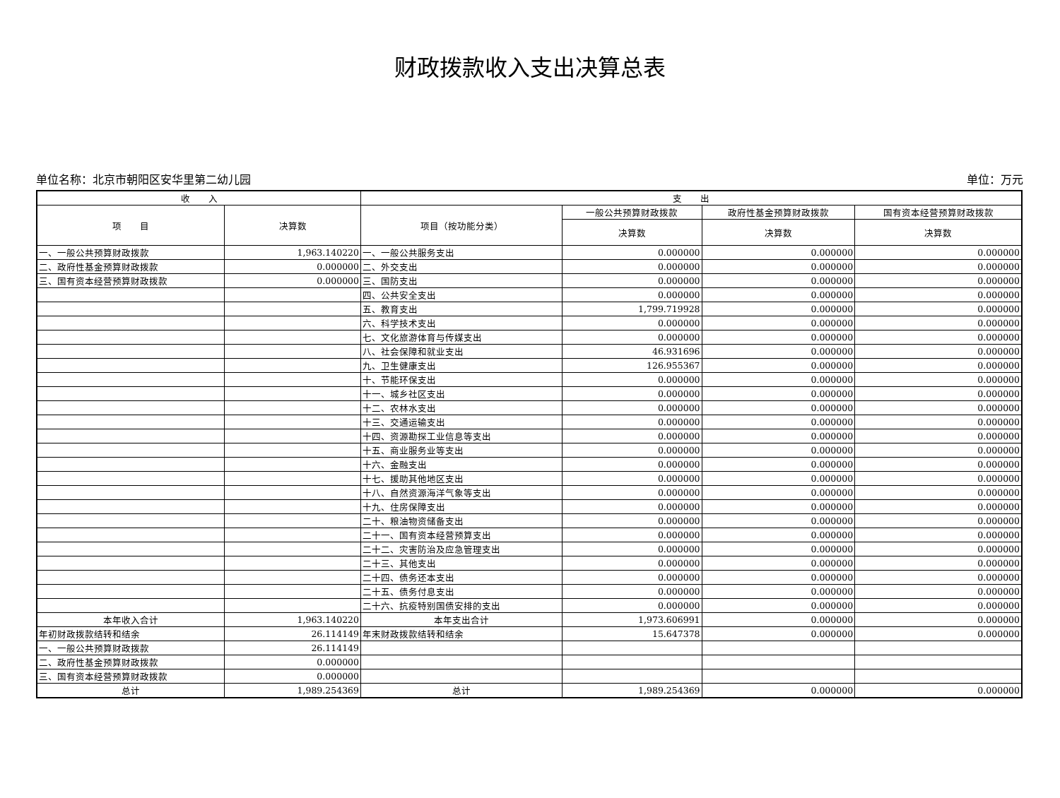财政拨款收入支出决算总表
单位名称：北京市朝阳区安华里第二幼儿园 单位：万元
| 收 入 | | 支 出 | | | |
| --- | --- | --- | --- | --- | --- |
| 项 目 | 决算数 | 项目（按功能分类） | 一般公共预算财政拨款 | 政府性基金预算财政拨款 | 国有资本经营预算财政拨款 |
| | | | 决算数 | 决算数 | 决算数 |
| 一、一般公共预算财政拨款 | 1,963.140220 | 一、一般公共服务支出 | 0.000000 | 0.000000 | 0.000000 |
| 二、政府性基金预算财政拨款 | 0.000000 | 二、外交支出 | 0.000000 | 0.000000 | 0.000000 |
| 三、国有资本经营预算财政拨款 | 0.000000 | 三、国防支出 | 0.000000 | 0.000000 | 0.000000 |
| | | 四、公共安全支出 | 0.000000 | 0.000000 | 0.000000 |
| | | 五、教育支出 | 1,799.719928 | 0.000000 | 0.000000 |
| | | 六、科学技术支出 | 0.000000 | 0.000000 | 0.000000 |
| | | 七、文化旅游体育与传媒支出 | 0.000000 | 0.000000 | 0.000000 |
| | | 八、社会保障和就业支出 | 46.931696 | 0.000000 | 0.000000 |
| | | 九、卫生健康支出 | 126.955367 | 0.000000 | 0.000000 |
| | | 十、节能环保支出 | 0.000000 | 0.000000 | 0.000000 |
| | | 十一、城乡社区支出 | 0.000000 | 0.000000 | 0.000000 |
| | | 十二、农林水支出 | 0.000000 | 0.000000 | 0.000000 |
| | | 十三、交通运输支出 | 0.000000 | 0.000000 | 0.000000 |
| | | 十四、资源勘探工业信息等支出 | 0.000000 | 0.000000 | 0.000000 |
| | | 十五、商业服务业等支出 | 0.000000 | 0.000000 | 0.000000 |
| | | 十六、金融支出 | 0.000000 | 0.000000 | 0.000000 |
| | | 十七、援助其他地区支出 | 0.000000 | 0.000000 | 0.000000 |
| | | 十八、自然资源海洋气象等支出 | 0.000000 | 0.000000 | 0.000000 |
| | | 十九、住房保障支出 | 0.000000 | 0.000000 | 0.000000 |
| | | 二十、粮油物资储备支出 | 0.000000 | 0.000000 | 0.000000 |
| | | 二十一、国有资本经营预算支出 | 0.000000 | 0.000000 | 0.000000 |
| | | 二十二、灾害防治及应急管理支出 | 0.000000 | 0.000000 | 0.000000 |
| | | 二十三、其他支出 | 0.000000 | 0.000000 | 0.000000 |
| | | 二十四、债务还本支出 | 0.000000 | 0.000000 | 0.000000 |
| | | 二十五、债务付息支出 | 0.000000 | 0.000000 | 0.000000 |
| | | 二十六、抗疫特别国债安排的支出 | 0.000000 | 0.000000 | 0.000000 |
| 本年收入合计 | 1,963.140220 | 本年支出合计 | 1,973.606991 | 0.000000 | 0.000000 |
| 年初财政拨款结转和结余 | 26.114149 | 年末财政拨款结转和结余 | 15.647378 | 0.000000 | 0.000000 |
| 一、一般公共预算财政拨款 | 26.114149 | | | | |
| 二、政府性基金预算财政拨款 | 0.000000 | | | | |
| 三、国有资本经营预算财政拨款 | 0.000000 | | | | |
| 总计 | 1,989.254369 | 总计 | 1,989.254369 | 0.000000 | 0.000000 |